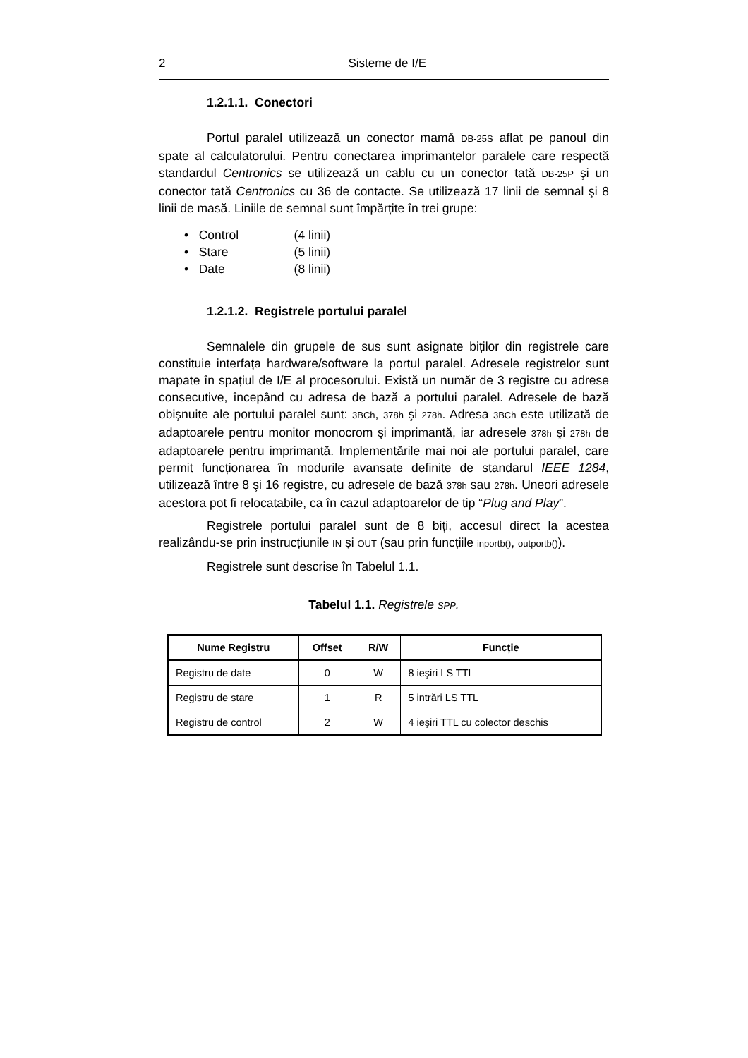2 Sisteme de I/E
1.2.1.1. Conectori
Portul paralel utilizează un conector mamă DB-25S aflat pe panoul din spate al calculatorului. Pentru conectarea imprimantelor paralele care respectă standardul Centronics se utilizează un cablu cu un conector tată DB-25P şi un conector tată Centronics cu 36 de contacte. Se utilizează 17 linii de semnal şi 8 linii de masă. Liniile de semnal sunt împărțite în trei grupe:
• Control (4 linii)
• Stare (5 linii)
• Date (8 linii)
1.2.1.2. Registrele portului paralel
Semnalele din grupele de sus sunt asignate biților din registrele care constituie interfața hardware/software la portul paralel. Adresele registrelor sunt mapate în spațiul de I/E al procesorului. Există un număr de 3 registre cu adrese consecutive, începând cu adresa de bază a portului paralel. Adresele de bază obişnuite ale portului paralel sunt: 3BCh, 378h şi 278h. Adresa 3BCh este utilizată de adaptoarele pentru monitor monocrom şi imprimantă, iar adresele 378h şi 278h de adaptoarele pentru imprimantă. Implementările mai noi ale portului paralel, care permit funcționarea în modurile avansate definite de standarul IEEE 1284, utilizează între 8 şi 16 registre, cu adresele de bază 378h sau 278h. Uneori adresele acestora pot fi relocatabile, ca în cazul adaptoarelor de tip “Plug and Play”.
Registrele portului paralel sunt de 8 biți, accesul direct la acestea realizându-se prin instrucțiunile IN şi OUT (sau prin funcțiile inportb(), outportb()).
Registrele sunt descrise în Tabelul 1.1.
Tabelul 1.1. Registrele SPP.
| Nume Registru | Offset | R/W | Funcție |
| --- | --- | --- | --- |
| Registru de date | 0 | W | 8 ieşiri LS TTL |
| Registru de stare | 1 | R | 5 intrări LS TTL |
| Registru de control | 2 | W | 4 ieşiri TTL cu colector deschis |